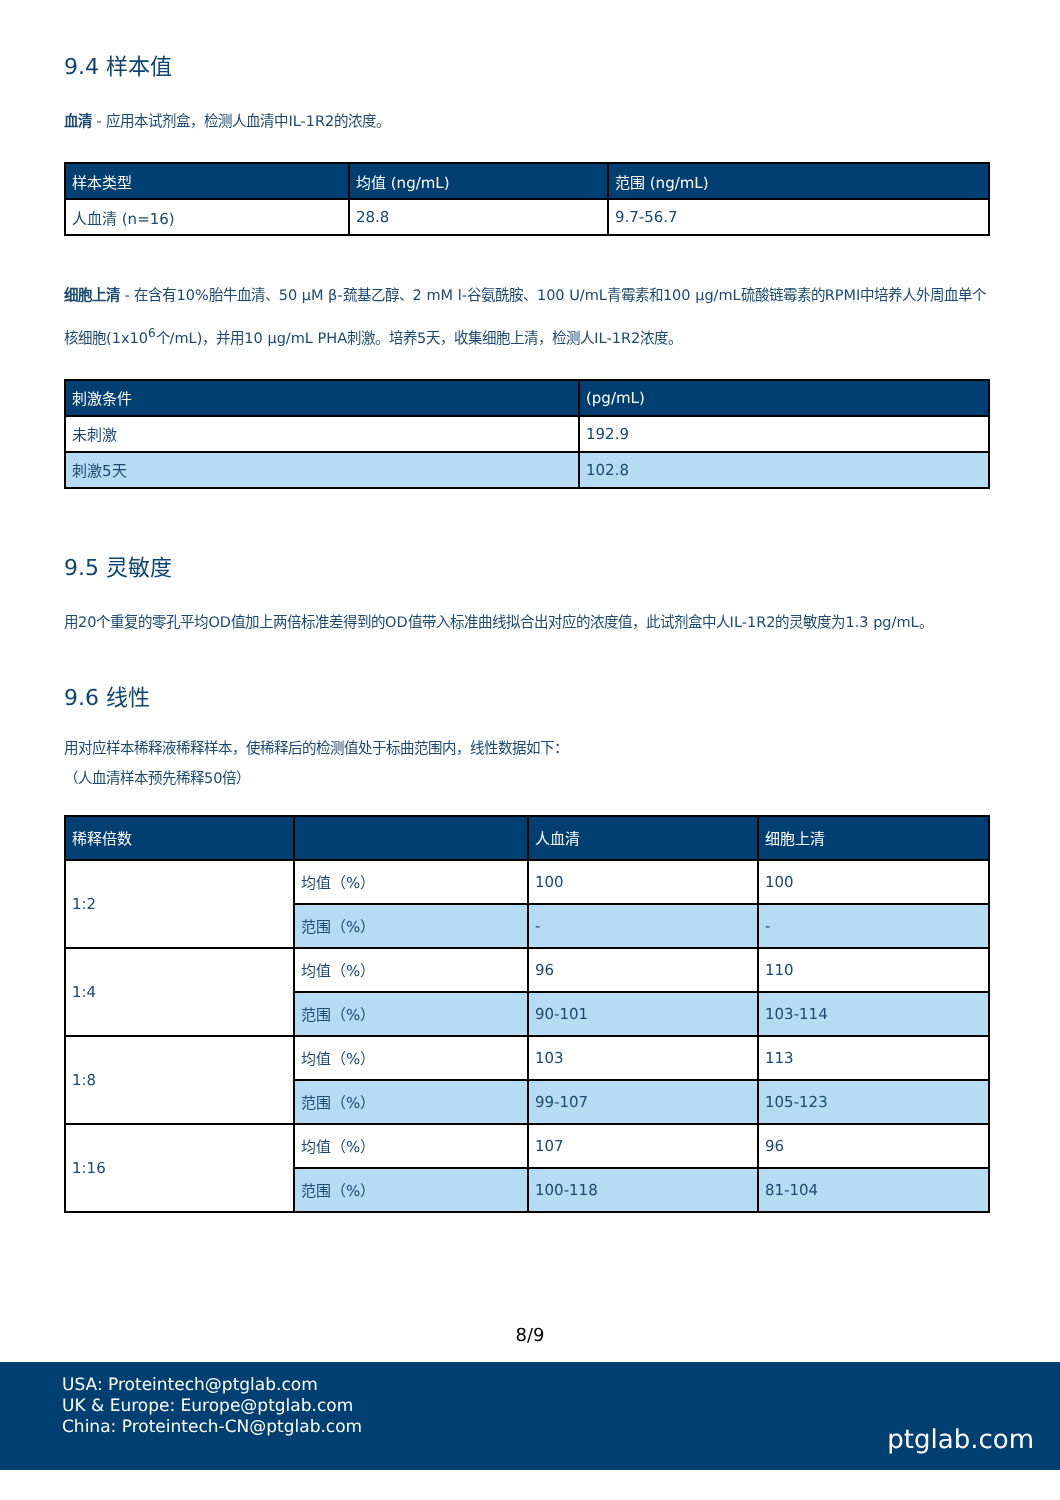9.4 样本值
血清 - 应用本试剂盒，检测人血清中IL-1R2的浓度。
| 样本类型 | 均值 (ng/mL) | 范围 (ng/mL) |
| --- | --- | --- |
| 人血清 (n=16) | 28.8 | 9.7-56.7 |
细胞上清 - 在含有10%胎牛血清、50 μM β-巯基乙醇、2 mM l-谷氨酰胺、100 U/mL青霉素和100 μg/mL硫酸链霉素的RPMI中培养人外周血单个核细胞(1x10<sup>6</sup>个/mL)，并用10 μg/mL PHA刺激。培养5天，收集细胞上清，检测人IL-1R2浓度。
| 刺激条件 | (pg/mL) |
| --- | --- |
| 未刺激 | 192.9 |
| 刺激5天 | 102.8 |
9.5 灵敏度
用20个重复的零孔平均OD值加上两倍标准差得到的OD值带入标准曲线拟合出对应的浓度值，此试剂盒中人IL-1R2的灵敏度为1.3 pg/mL。
9.6 线性
用对应样本稀释液稀释样本，使稀释后的检测值处于标曲范围内，线性数据如下：
（人血清样本预先稀释50倍）
| 稀释倍数 | | 人血清 | 细胞上清 |
| --- | --- | --- | --- |
| 1:2 | 均值（%） | 100 | 100 |
| | 范围（%） | - | - |
| 1:4 | 均值（%） | 96 | 110 |
| | 范围（%） | 90-101 | 103-114 |
| 1:8 | 均值（%） | 103 | 113 |
| | 范围（%） | 99-107 | 105-123 |
| 1:16 | 均值（%） | 107 | 96 |
| | 范围（%） | 100-118 | 81-104 |
8/9
USA: Proteintech@ptglab.com
UK & Europe: Europe@ptglab.com
China: Proteintech-CN@ptglab.com
ptglab.com